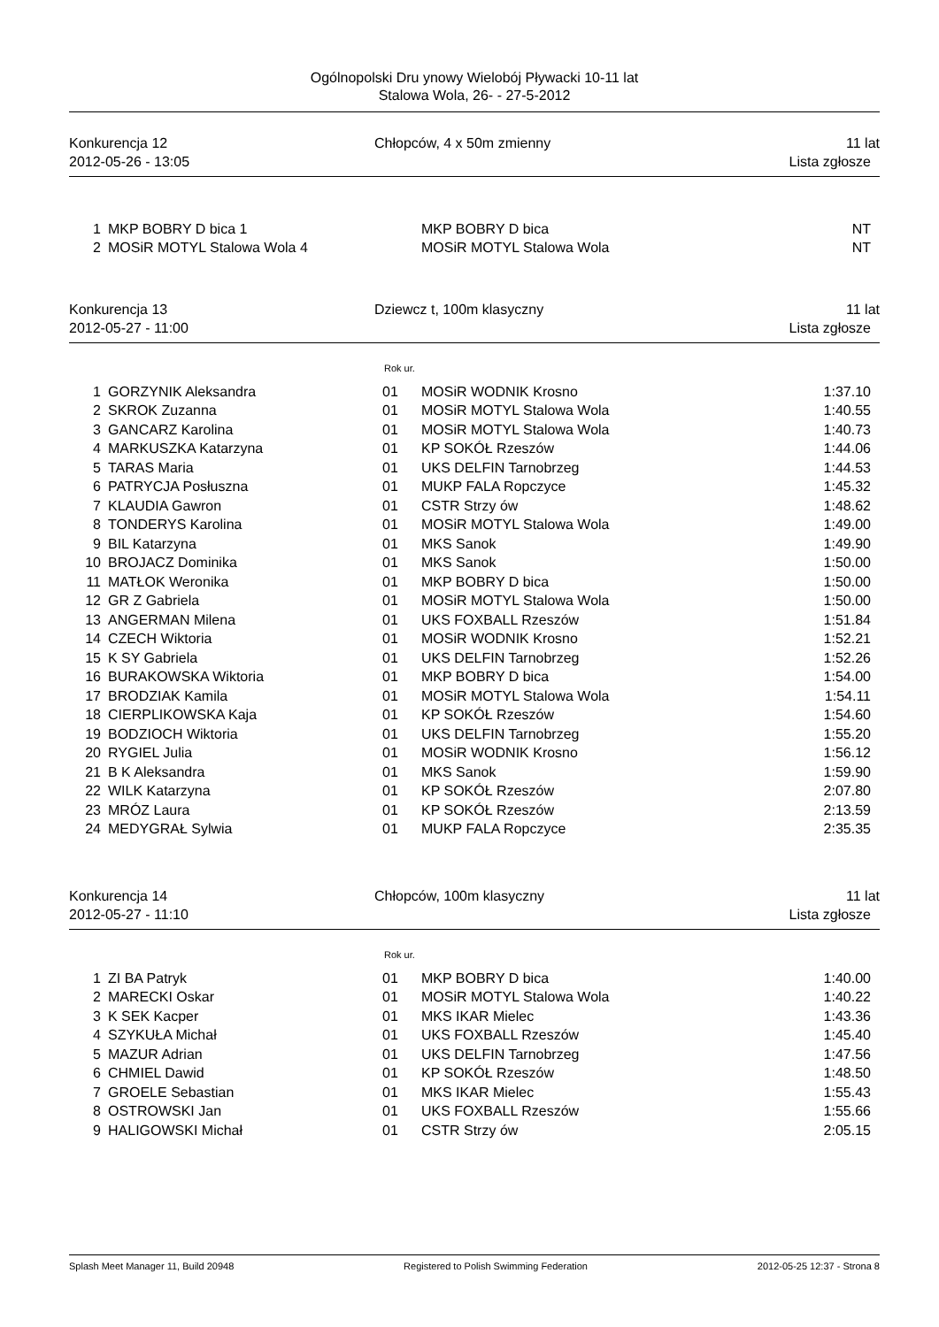Ogólnopolski Dru ynowy Wielobój Pływacki 10-11 lat
Stalowa Wola, 26- - 27-5-2012
Konkurencja 12
2012-05-26 - 13:05
Chłopców, 4 x 50m zmienny
11 lat
Lista zgłosze
| 1 | MKP BOBRY D bica 1 | | MKP BOBRY D bica | NT |
| 2 | MOSiR MOTYL Stalowa Wola 4 | | MOSiR MOTYL Stalowa Wola | NT |
Konkurencja 13
2012-05-27 - 11:00
Dziewcz t, 100m klasyczny
11 lat
Lista zgłosze
Rok ur.
| 1 | GORZYNIK Aleksandra | 01 | MOSiR WODNIK Krosno | 1:37.10 |
| 2 | SKROK Zuzanna | 01 | MOSiR MOTYL Stalowa Wola | 1:40.55 |
| 3 | GANCARZ Karolina | 01 | MOSiR MOTYL Stalowa Wola | 1:40.73 |
| 4 | MARKUSZKA Katarzyna | 01 | KP SOKÓŁ Rzeszów | 1:44.06 |
| 5 | TARAS Maria | 01 | UKS DELFIN Tarnobrzeg | 1:44.53 |
| 6 | PATRYCJA Posłuszna | 01 | MUKP FALA Ropczyce | 1:45.32 |
| 7 | KLAUDIA Gawron | 01 | CSTR Strzy ów | 1:48.62 |
| 8 | TONDERYS Karolina | 01 | MOSiR MOTYL Stalowa Wola | 1:49.00 |
| 9 | BIL Katarzyna | 01 | MKS Sanok | 1:49.90 |
| 10 | BROJACZ Dominika | 01 | MKS Sanok | 1:50.00 |
| 11 | MATŁOK Weronika | 01 | MKP BOBRY D bica | 1:50.00 |
| 12 | GR Z Gabriela | 01 | MOSiR MOTYL Stalowa Wola | 1:50.00 |
| 13 | ANGERMAN Milena | 01 | UKS FOXBALL Rzeszów | 1:51.84 |
| 14 | CZECH Wiktoria | 01 | MOSiR WODNIK Krosno | 1:52.21 |
| 15 | K SY Gabriela | 01 | UKS DELFIN Tarnobrzeg | 1:52.26 |
| 16 | BURAKOWSKA Wiktoria | 01 | MKP BOBRY D bica | 1:54.00 |
| 17 | BRODZIAK Kamila | 01 | MOSiR MOTYL Stalowa Wola | 1:54.11 |
| 18 | CIERPLIKOWSKA Kaja | 01 | KP SOKÓŁ Rzeszów | 1:54.60 |
| 19 | BODZIOCH Wiktoria | 01 | UKS DELFIN Tarnobrzeg | 1:55.20 |
| 20 | RYGIEL Julia | 01 | MOSiR WODNIK Krosno | 1:56.12 |
| 21 | B K Aleksandra | 01 | MKS Sanok | 1:59.90 |
| 22 | WILK Katarzyna | 01 | KP SOKÓŁ Rzeszów | 2:07.80 |
| 23 | MRÓZ Laura | 01 | KP SOKÓŁ Rzeszów | 2:13.59 |
| 24 | MEDYGRAŁ Sylwia | 01 | MUKP FALA Ropczyce | 2:35.35 |
Konkurencja 14
2012-05-27 - 11:10
Chłopców, 100m klasyczny
11 lat
Lista zgłosze
Rok ur.
| 1 | ZI BA Patryk | 01 | MKP BOBRY D bica | 1:40.00 |
| 2 | MARECKI Oskar | 01 | MOSiR MOTYL Stalowa Wola | 1:40.22 |
| 3 | K SEK Kacper | 01 | MKS IKAR Mielec | 1:43.36 |
| 4 | SZYKUŁA Michał | 01 | UKS FOXBALL Rzeszów | 1:45.40 |
| 5 | MAZUR Adrian | 01 | UKS DELFIN Tarnobrzeg | 1:47.56 |
| 6 | CHMIEL Dawid | 01 | KP SOKÓŁ Rzeszów | 1:48.50 |
| 7 | GROELE Sebastian | 01 | MKS IKAR Mielec | 1:55.43 |
| 8 | OSTROWSKI Jan | 01 | UKS FOXBALL Rzeszów | 1:55.66 |
| 9 | HALIGOWSKI Michał | 01 | CSTR Strzy ów | 2:05.15 |
Splash Meet Manager 11, Build 20948 Registered to Polish Swimming Federation 2012-05-25 12:37 - Strona 8